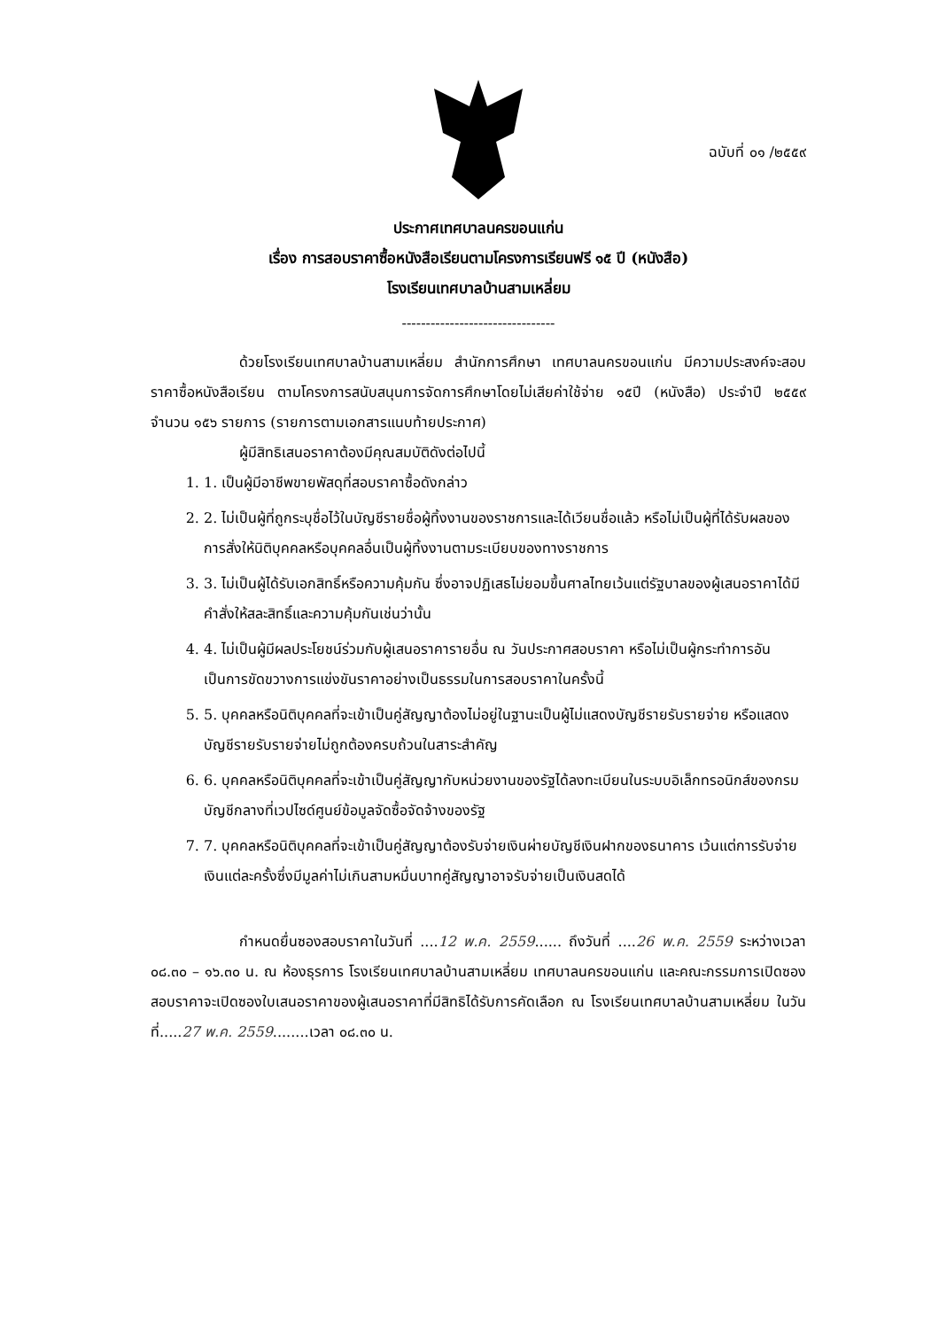ฉบับที่ ๐๑ /๒๕๕๙
ประกาศเทศบาลนครขอนแก่น
เรื่อง การสอบราคาซื้อหนังสือเรียนตามโครงการเรียนฟรี ๑๕ ปี (หนังสือ)
โรงเรียนเทศบาลบ้านสามเหลี่ยม
--------------------------------
ด้วยโรงเรียนเทศบาลบ้านสามเหลี่ยม สำนักการศึกษา เทศบาลนครขอนแก่น มีความประสงค์จะสอบราคาซื้อหนังสือเรียน ตามโครงการสนับสนุนการจัดการศึกษาโดยไม่เสียค่าใช้จ่าย ๑๕ปี (หนังสือ) ประจำปี ๒๕๕๙ จำนวน ๑๕๖ รายการ (รายการตามเอกสารแนบท้ายประกาศ)
ผู้มีสิทธิเสนอราคาต้องมีคุณสมบัติดังต่อไปนี้
1. 1. เป็นผู้มีอาชีพขายพัสดุที่สอบราคาซื้อดังกล่าว
2. 2. ไม่เป็นผู้ที่ถูกระบุชื่อไว้ในบัญชีรายชื่อผู้ทิ้งงานของราชการและได้เวียนชื่อแล้ว หรือไม่เป็นผู้ที่ได้รับผลของการสั่งให้นิติบุคคลหรือบุคคลอื่นเป็นผู้ทิ้งงานตามระเบียบของทางราชการ
3. 3. ไม่เป็นผู้ได้รับเอกสิทธิ์หรือความคุ้มกัน ซึ่งอาจปฏิเสธไม่ยอมขึ้นศาลไทยเว้นแต่รัฐบาลของผู้เสนอราคาได้มี คำสั่งให้สละสิทธิ์และความคุ้มกันเช่นว่านั้น
4. 4. ไม่เป็นผู้มีผลประโยชน์ร่วมกับผู้เสนอราคารายอื่น ณ วันประกาศสอบราคา หรือไม่เป็นผู้กระทำการอันเป็นการขัดขวางการแข่งขันราคาอย่างเป็นธรรมในการสอบราคาในครั้งนี้
5. 5. บุคคลหรือนิติบุคคลที่จะเข้าเป็นคู่สัญญาต้องไม่อยู่ในฐานะเป็นผู้ไม่แสดงบัญชีรายรับรายจ่าย หรือแสดงบัญชีรายรับรายจ่ายไม่ถูกต้องครบถ้วนในสาระสำคัญ
6. 6. บุคคลหรือนิติบุคคลที่จะเข้าเป็นคู่สัญญากับหน่วยงานของรัฐได้ลงทะเบียนในระบบอิเล็กทรอนิกส์ของกรมบัญชีกลางที่เวปไซด์ศูนย์ข้อมูลจัดซื้อจัดจ้างของรัฐ
7. 7. บุคคลหรือนิติบุคคลที่จะเข้าเป็นคู่สัญญาต้องรับจ่ายเงินผ่ายบัญชีเงินฝากของธนาคาร เว้นแต่การรับจ่ายเงินแต่ละครั้งซึ่งมีมูลค่าไม่เกินสามหมื่นบาทคู่สัญญาอาจรับจ่ายเป็นเงินสดได้
กำหนดยื่นซองสอบราคาในวันที่ ....12 พ.ค. 2559...... ถึงวันที่ ....26 พ.ค. 2559 ระหว่างเวลา ๐๘.๓๐ – ๑๖.๓๐ น. ณ ห้องธุรการ โรงเรียนเทศบาลบ้านสามเหลี่ยม เทศบาลนครขอนแก่น และคณะกรรมการเปิดซองสอบราคาจะเปิดซองใบเสนอราคาของผู้เสนอราคาที่มีสิทธิได้รับการคัดเลือก ณ โรงเรียนเทศบาลบ้านสามเหลี่ยม ในวันที่.....27 พ.ค. 2559........เวลา ๐๘.๓๐ น.